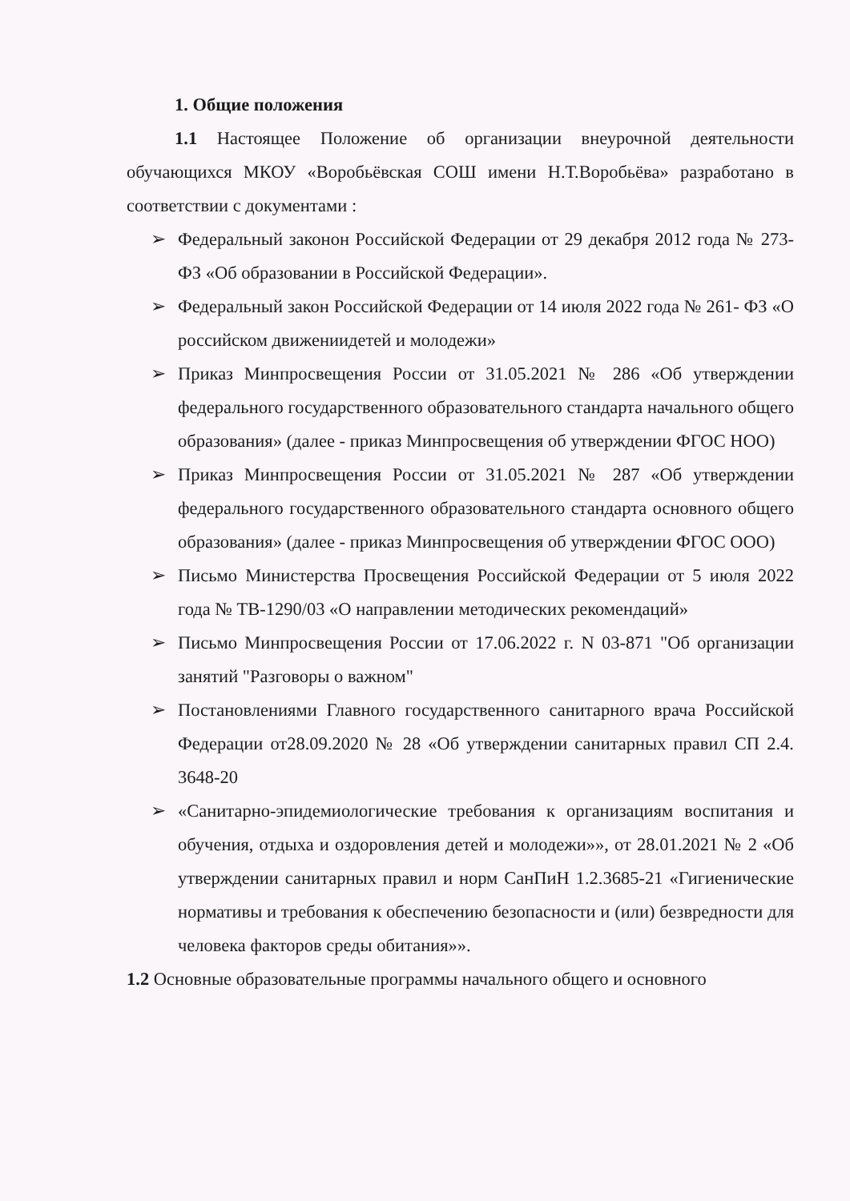1. Общие положения
1.1 Настоящее Положение об организации внеурочной деятельности обучающихся МКОУ «Воробьёвская СОШ имени Н.Т.Воробьёва» разработано в соответствии с документами :
➢ Федеральный законон Российской Федерации от 29 декабря 2012 года № 273-ФЗ «Об образовании в Российской Федерации».
➢ Федеральный закон Российской Федерации от 14 июля 2022 года № 261- ФЗ «О российском движениидетей и молодежи»
➢ Приказ Минпросвещения России от 31.05.2021 № 286 «Об утверждении федерального государственного образовательного стандарта начального общего образования» (далее - приказ Минпросвещения об утверждении ФГОС НОО)
➢ Приказ Минпросвещения России от 31.05.2021 № 287 «Об утверждении федерального государственного образовательного стандарта основного общего образования» (далее - приказ Минпросвещения об утверждении ФГОС ООО)
➢ Письмо Министерства Просвещения Российской Федерации от 5 июля 2022 года № ТВ-1290/03 «О направлении методических рекомендаций»
➢ Письмо Минпросвещения России от 17.06.2022 г. N 03-871 "Об организации занятий "Разговоры о важном"
➢ Постановлениями Главного государственного санитарного врача Российской Федерации от28.09.2020 № 28 «Об утверждении санитарных правил СП 2.4. 3648-20
➢ «Санитарно-эпидемиологические требования к организациям воспитания и обучения, отдыха и оздоровления детей и молодежи»», от 28.01.2021 № 2 «Об утверждении санитарных правил и норм СанПиН 1.2.3685-21 «Гигиенические нормативы и требования к обеспечению безопасности и (или) безвредности для человека факторов среды обитания»».
1.2 Основные образовательные программы начального общего и основного